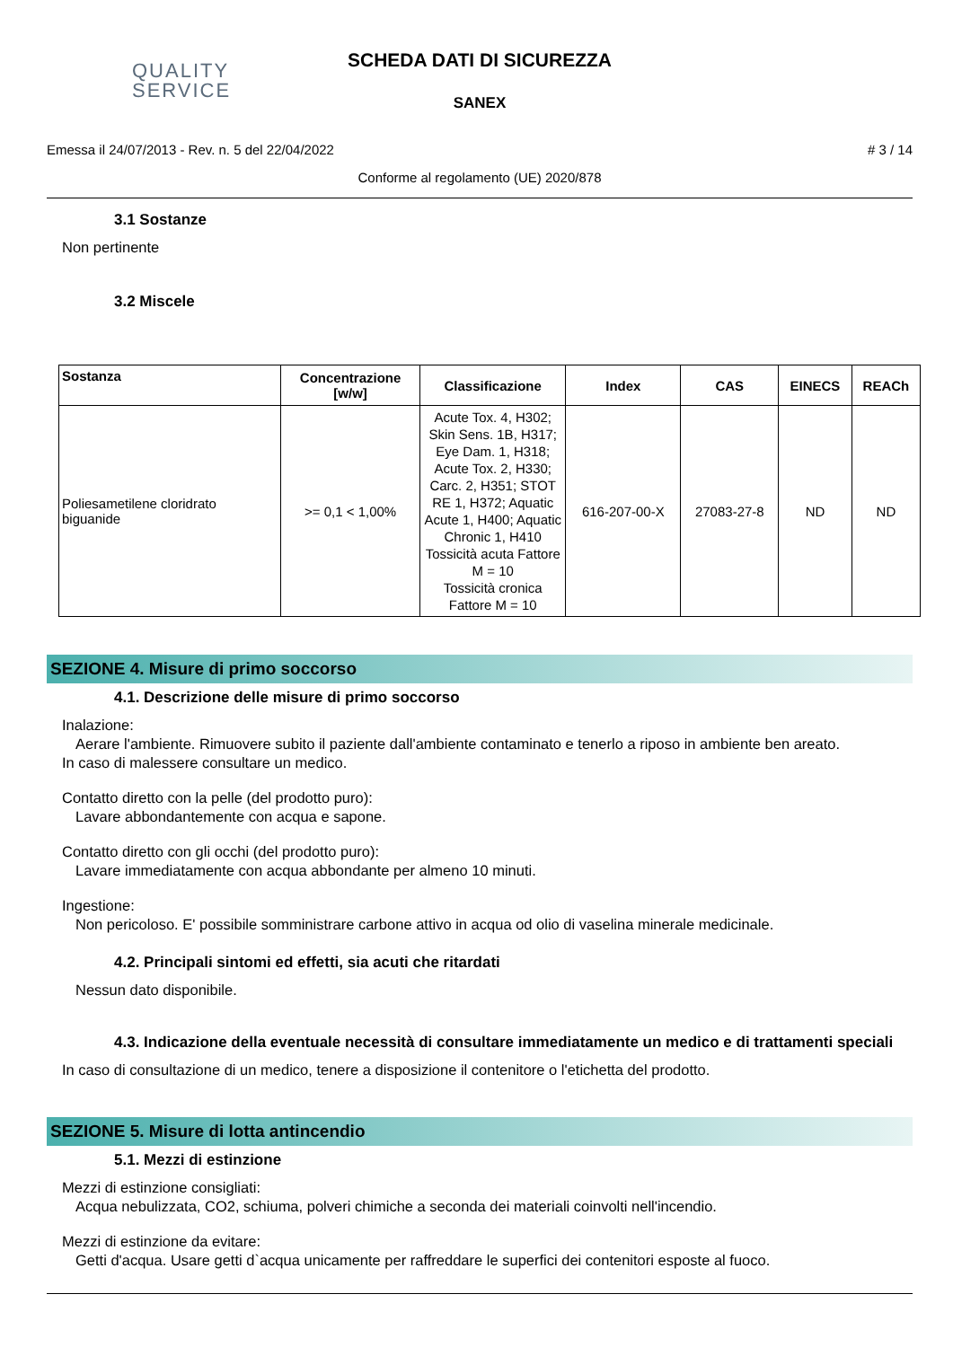QUALITY
SERVICE
SCHEDA DATI DI SICUREZZA
SANEX
Emessa il 24/07/2013 - Rev. n. 5 del 22/04/2022 # 3 / 14
Conforme al regolamento (UE) 2020/878
3.1 Sostanze
Non pertinente
3.2 Miscele
| Sostanza | Concentrazione [w/w] | Classificazione | Index | CAS | EINECS | REACh |
| --- | --- | --- | --- | --- | --- | --- |
| Poliesametilene cloridrato biguanide | >= 0,1 < 1,00% | Acute Tox. 4, H302; Skin Sens. 1B, H317; Eye Dam. 1, H318; Acute Tox. 2, H330; Carc. 2, H351; STOT RE 1, H372; Aquatic Acute 1, H400; Aquatic Chronic 1, H410 Tossicità acuta Fattore M = 10 Tossicità cronica Fattore M = 10 | 616-207-00-X | 27083-27-8 | ND | ND |
SEZIONE 4. Misure di primo soccorso
4.1. Descrizione delle misure di primo soccorso
Inalazione:
Aerare l'ambiente. Rimuovere subito il paziente dall'ambiente contaminato e tenerlo a riposo in ambiente ben areato.
In caso di malessere consultare un medico.
Contatto diretto con la pelle (del prodotto puro):
Lavare abbondantemente con acqua e sapone.
Contatto diretto con gli occhi (del prodotto puro):
Lavare immediatamente con acqua abbondante per almeno 10 minuti.
Ingestione:
Non pericoloso. E' possibile somministrare carbone attivo in acqua od olio di vaselina minerale medicinale.
4.2. Principali sintomi ed effetti, sia acuti che ritardati
Nessun dato disponibile.
4.3. Indicazione della eventuale necessità di consultare immediatamente un medico e di trattamenti speciali
In caso di consultazione di un medico, tenere a disposizione il contenitore o l'etichetta del prodotto.
SEZIONE 5. Misure di lotta antincendio
5.1. Mezzi di estinzione
Mezzi di estinzione consigliati:
Acqua nebulizzata, CO2, schiuma, polveri chimiche a seconda dei materiali coinvolti nell'incendio.
Mezzi di estinzione da evitare:
Getti d'acqua. Usare getti d`acqua unicamente per raffreddare le superfici dei contenitori esposte al fuoco.